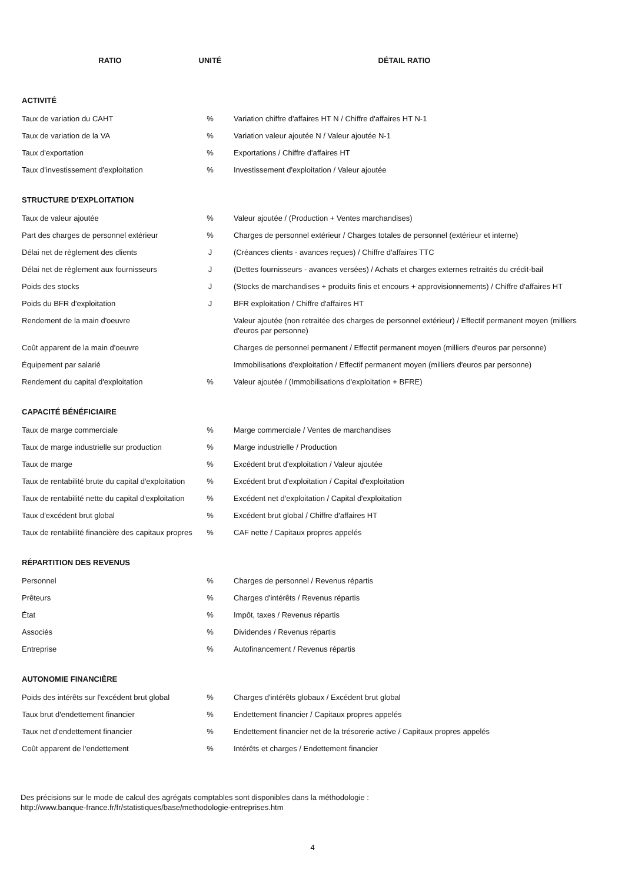| RATIO | UNITÉ | DÉTAIL RATIO |
| --- | --- | --- |
| ACTIVITÉ | | |
| Taux de variation du CAHT | % | Variation chiffre d'affaires HT N / Chiffre d'affaires HT N-1 |
| Taux de variation de la VA | % | Variation valeur ajoutée N / Valeur ajoutée N-1 |
| Taux d'exportation | % | Exportations / Chiffre d'affaires HT |
| Taux d'investissement d'exploitation | % | Investissement d'exploitation / Valeur ajoutée |
| STRUCTURE D'EXPLOITATION | | |
| Taux de valeur ajoutée | % | Valeur ajoutée / (Production + Ventes marchandises) |
| Part des charges de personnel extérieur | % | Charges de personnel extérieur / Charges totales de personnel (extérieur et interne) |
| Délai net de règlement des clients | J | (Créances clients - avances reçues) / Chiffre d'affaires TTC |
| Délai net de règlement aux fournisseurs | J | (Dettes fournisseurs - avances versées) / Achats et charges externes retraités du crédit-bail |
| Poids des stocks | J | (Stocks de marchandises + produits finis et encours + approvisionnements) / Chiffre d'affaires HT |
| Poids du BFR d'exploitation | J | BFR exploitation / Chiffre d'affaires HT |
| Rendement de la main d'oeuvre | | Valeur ajoutée (non retraitée des charges de personnel extérieur) / Effectif permanent moyen (milliers d'euros par personne) |
| Coût apparent de la main d'oeuvre | | Charges de personnel permanent / Effectif permanent moyen (milliers d'euros par personne) |
| Équipement par salarié | | Immobilisations d'exploitation / Effectif permanent moyen (milliers d'euros par personne) |
| Rendement du capital d'exploitation | % | Valeur ajoutée / (Immobilisations d'exploitation + BFRE) |
| CAPACITÉ BÉNÉFICIAIRE | | |
| Taux de marge commerciale | % | Marge commerciale / Ventes de marchandises |
| Taux de marge industrielle sur production | % | Marge industrielle / Production |
| Taux de marge | % | Excédent brut d'exploitation / Valeur ajoutée |
| Taux de rentabilité brute du capital d'exploitation | % | Excédent brut d'exploitation / Capital d'exploitation |
| Taux de rentabilité nette du capital d'exploitation | % | Excédent net d'exploitation / Capital d'exploitation |
| Taux d'excédent brut global | % | Excédent brut global / Chiffre d'affaires HT |
| Taux de rentabilité financière des capitaux propres | % | CAF nette / Capitaux propres appelés |
| RÉPARTITION DES REVENUS | | |
| Personnel | % | Charges de personnel / Revenus répartis |
| Prêteurs | % | Charges d'intérêts / Revenus répartis |
| État | % | Impôt, taxes / Revenus répartis |
| Associés | % | Dividendes / Revenus répartis |
| Entreprise | % | Autofinancement / Revenus répartis |
| AUTONOMIE FINANCIÈRE | | |
| Poids des intérêts sur l'excédent brut global | % | Charges d'intérêts globaux / Excédent brut global |
| Taux brut d'endettement financier | % | Endettement financier / Capitaux propres appelés |
| Taux net d'endettement financier | % | Endettement financier net de la trésorerie active / Capitaux propres appelés |
| Coût apparent de l'endettement | % | Intérêts et charges / Endettement financier |
Des précisions sur le mode de calcul des agrégats comptables sont disponibles dans la méthodologie :
http://www.banque-france.fr/fr/statistiques/base/methodologie-entreprises.htm
4